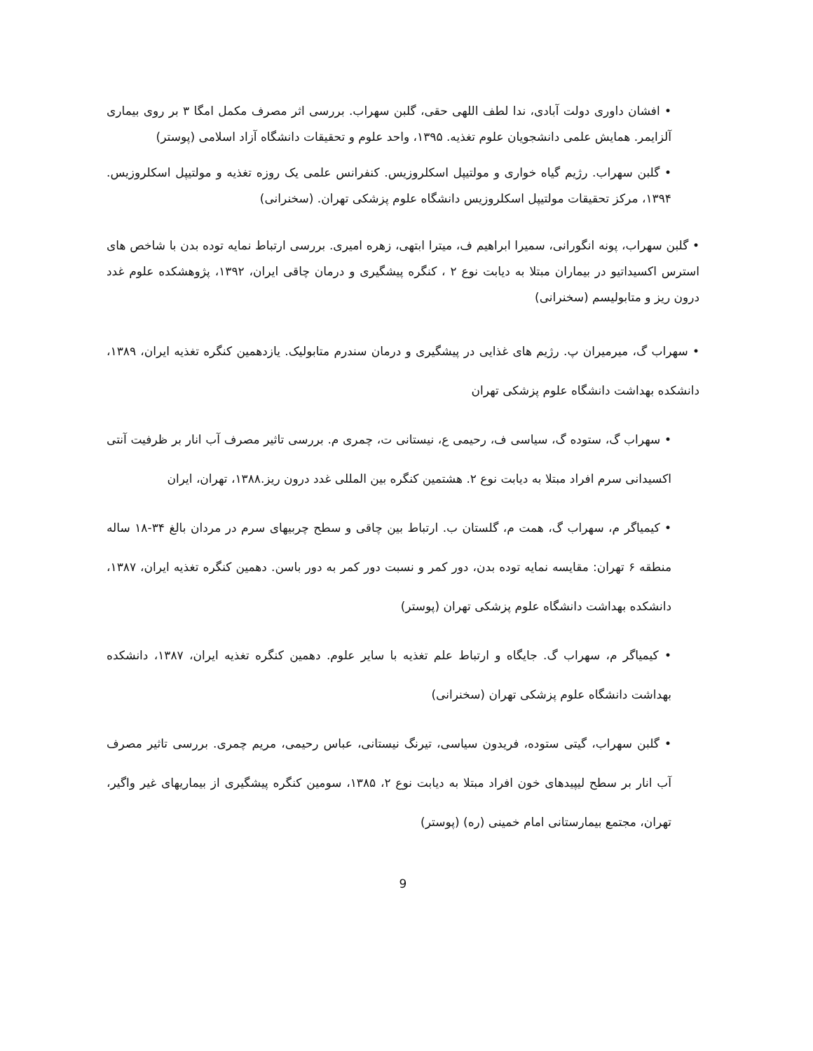• افشان داوری دولت آبادی، ندا لطف اللهی حقی، گلبن سهراب. بررسی اثر مصرف مکمل امگا ۳ بر روی بیماری آلزایمر. همایش علمی دانشجویان علوم تغذیه. ۱۳۹۵، واحد علوم و تحقیقات دانشگاه آزاد اسلامی (پوستر)
• گلبن سهراب. رژیم گیاه خواری و مولتیپل اسکلروزیس. کنفرانس علمی یک روزه تغذیه و مولتیپل اسکلروزیس. ۱۳۹۴، مرکز تحقیقات مولتیپل اسکلروزیس دانشگاه علوم پزشکی تهران. (سخنرانی)
• گلبن سهراب، پونه انگورانی، سمیرا ابراهیم ف، میترا ابتهی، زهره امیری. بررسی ارتباط نمایه توده بدن با شاخص های استرس اکسیداتیو در بیماران مبتلا به دیابت نوع ۲ ، کنگره پیشگیری و درمان چاقی ایران، ۱۳۹۲، پژوهشکده علوم غدد درون ریز و متابولیسم (سخنرانی)
• سهراب گ، میرمیران پ. رژیم های غذایی در پیشگیری و درمان سندرم متابولیک. یازدهمین کنگره تغذیه ایران، ۱۳۸۹، دانشکده بهداشت دانشگاه علوم پزشکی تهران
• سهراب گ، ستوده گ، سیاسی ف، رحیمی ع، نیستانی ت، چمری م. بررسی تاثیر مصرف آب انار بر ظرفیت آنتی اکسیدانی سرم افراد مبتلا به دیابت نوع ۲. هشتمین کنگره بین المللی غدد درون ریز.۱۳۸۸، تهران، ایران
• کیمیاگر م، سهراب گ، همت م، گلستان ب. ارتباط بین چاقی و سطح چربیهای سرم در مردان بالغ ۳۴-۱۸ ساله منطقه ۶ تهران: مقایسه نمایه توده بدن، دور کمر و نسبت دور کمر به دور باسن. دهمین کنگره تغذیه ایران، ۱۳۸۷، دانشکده بهداشت دانشگاه علوم پزشکی تهران (پوستر)
• کیمیاگر م، سهراب گ. جایگاه و ارتباط علم تغذیه با سایر علوم. دهمین کنگره تغذیه ایران، ۱۳۸۷، دانشکده بهداشت دانشگاه علوم پزشکی تهران (سخنرانی)
• گلبن سهراب، گیتی ستوده، فریدون سیاسی، تیرنگ نیستانی، عباس رحیمی، مریم چمری. بررسی تاثیر مصرف آب انار بر سطح لیپیدهای خون افراد مبتلا به دیابت نوع ۲، ۱۳۸۵، سومین کنگره پیشگیری از بیماریهای غیر واگیر، تهران، مجتمع بیمارستانی امام خمینی (ره) (پوستر)
9